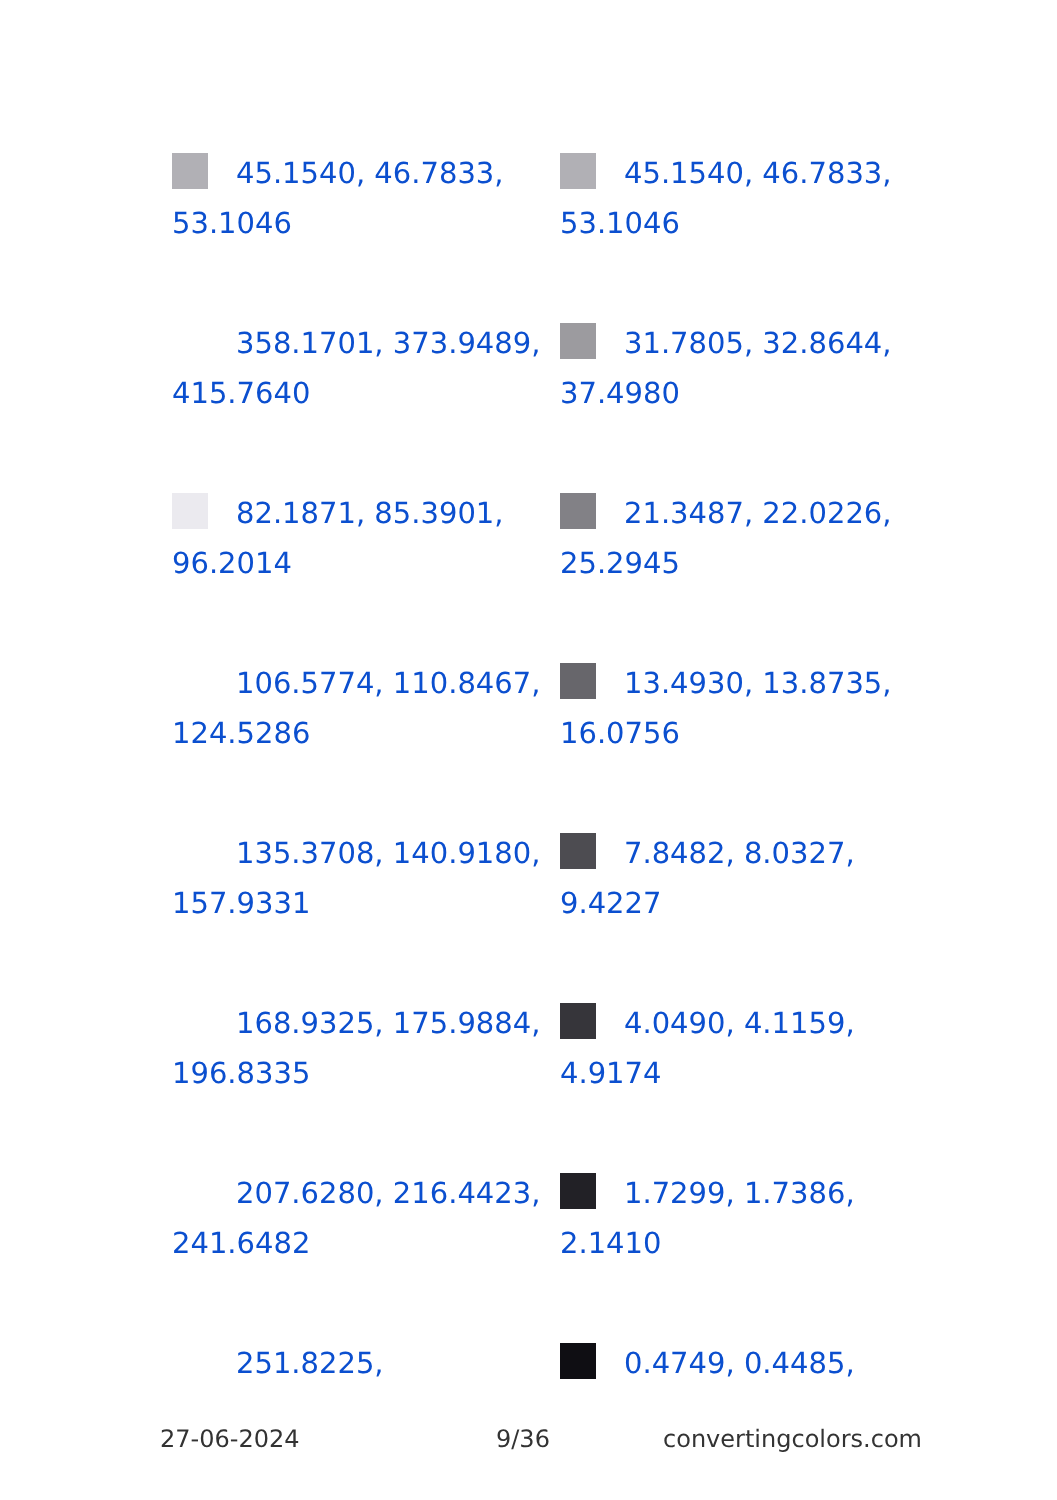45.1540, 46.7833, 53.1046
45.1540, 46.7833, 53.1046
358.1701, 373.9489, 415.7640
31.7805, 32.8644, 37.4980
82.1871, 85.3901, 96.2014
21.3487, 22.0226, 25.2945
106.5774, 110.8467, 124.5286
13.4930, 13.8735, 16.0756
135.3708, 140.9180, 157.9331
7.8482, 8.0327, 9.4227
168.9325, 175.9884, 196.8335
4.0490, 4.1159, 4.9174
207.6280, 216.4423, 241.6482
1.7299, 1.7386, 2.1410
251.8225,
0.4749, 0.4485,
27-06-2024 9/36 convertingcolors.com